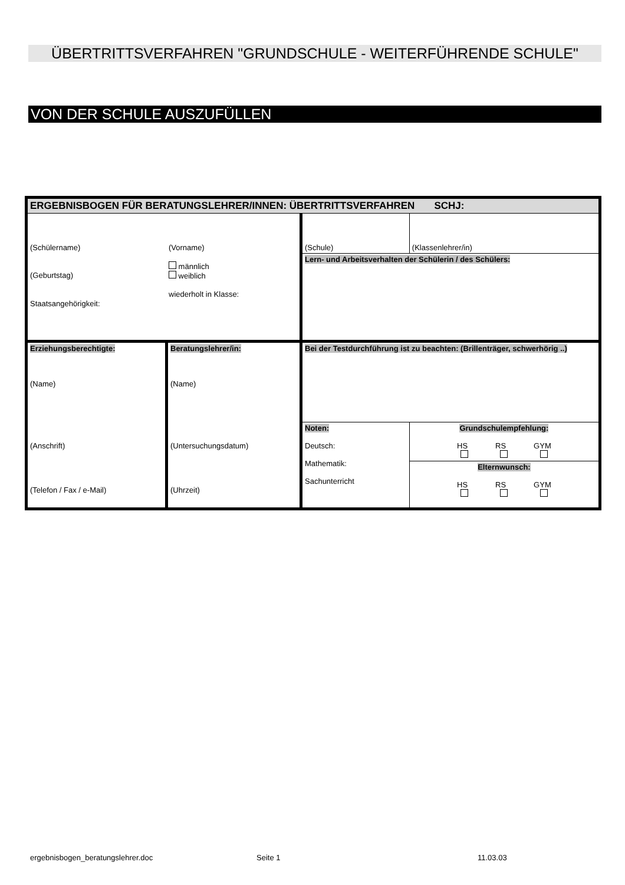ÜBERTRITTSVERFAHREN "GRUNDSCHULE - WEITERFÜHRENDE SCHULE"
VON DER SCHULE AUSZUFÜLLEN
| ERGEBNISBOGEN FÜR BERATUNGSLEHRER/INNEN: ÜBERTRITTSVERFAHREN SCHJ: | | | |
| (Schülername) (Vorname) (Geburtstag) männlich weiblich Staatsangehörigkeit: wiederholt in Klasse: | | (Schule) | (Klassenlehrer/in) |
| | | Lern- und Arbeitsverhalten der Schülerin / des Schülers: | |
| Erziehungsberechtigte: (Name) (Anschrift) (Telefon / Fax / e-Mail) | Beratungslehrer/in: (Name) (Untersuchungsdatum) (Uhrzeit) | Bei der Testdurchführung ist zu beachten: (Brillenträger, schwerhörig ..) | |
| | | Noten: Deutsch: Mathematik: Sachunterricht | Grundschulempfehlung: HS RS GYM Elternwunsch: HS RS GYM |
ergebnisbogen_beratungslehrer.doc
Seite 1 11.03.03